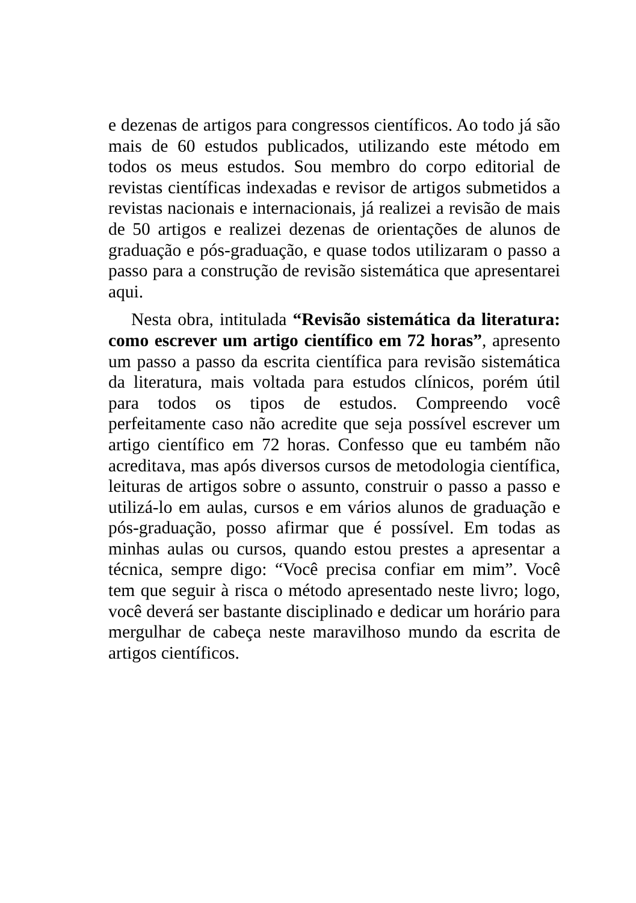e dezenas de artigos para congressos científicos. Ao todo já são mais de 60 estudos publicados, utilizando este método em todos os meus estudos. Sou membro do corpo editorial de revistas científicas indexadas e revisor de artigos submetidos a revistas nacionais e internacionais, já realizei a revisão de mais de 50 artigos e realizei dezenas de orientações de alunos de graduação e pós-graduação, e quase todos utilizaram o passo a passo para a construção de revisão sistemática que apresentarei aqui.
Nesta obra, intitulada “Revisão sistemática da literatura: como escrever um artigo científico em 72 horas”, apresento um passo a passo da escrita científica para revisão sistemática da literatura, mais voltada para estudos clínicos, porém útil para todos os tipos de estudos. Compreendo você perfeitamente caso não acredite que seja possível escrever um artigo científico em 72 horas. Confesso que eu também não acreditava, mas após diversos cursos de metodologia científica, leituras de artigos sobre o assunto, construir o passo a passo e utilizá-lo em aulas, cursos e em vários alunos de graduação e pós-graduação, posso afirmar que é possível. Em todas as minhas aulas ou cursos, quando estou prestes a apresentar a técnica, sempre digo: “Você precisa confiar em mim”. Você tem que seguir à risca o método apresentado neste livro; logo, você deverá ser bastante disciplinado e dedicar um horário para mergulhar de cabeça neste maravilhoso mundo da escrita de artigos científicos.